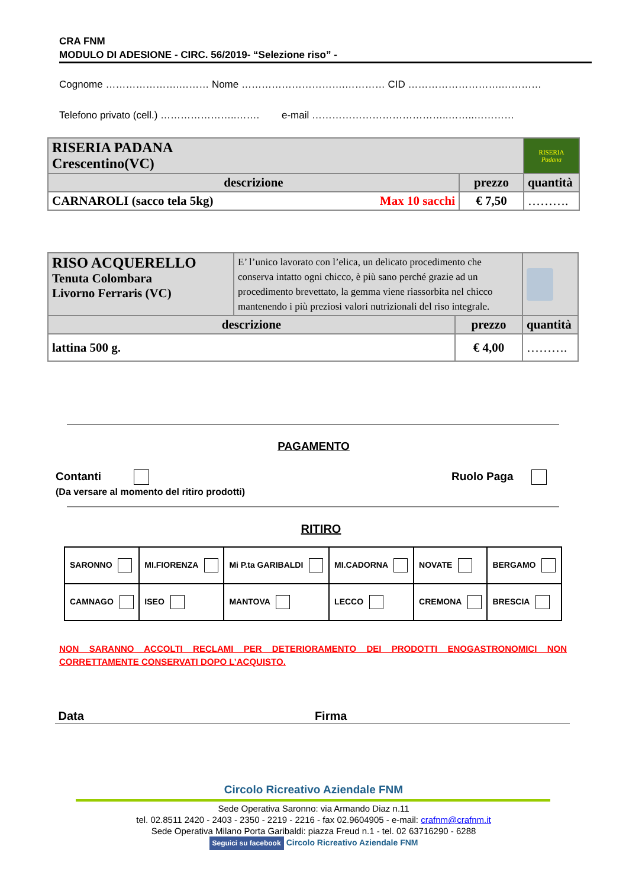CRA FNM
MODULO DI ADESIONE - CIRC. 56/2019- “Selezione riso” -
Cognome ………………….……… Nome ………………………….………… CID ……………………….…………
Telefono privato (cell.) …………………..……. e-mail …………………………………..……..…………
| RISERIA PADANA Crescentino(VC) | | RISERIA Padana |
| descrizione | prezzo | quantità |
| CARNAROLI (sacco tela 5kg) Max 10 sacchi | € 7,50 | ………. |
| RISO ACQUERELLO Tenuta Colombara Livorno Ferraris (VC) | E’ l’unico lavorato con l’elica, un delicato procedimento che conserva intatto ogni chicco, è più sano perché grazie ad un procedimento brevettato, la gemma viene riassorbita nel chicco mantenendo i più preziosi valori nutrizionali del riso integrale. | | |
| descrizione | | prezzo | quantità |
| lattina 500 g. | | € 4,00 | ………. |
PAGAMENTO
Contanti
(Da versare al momento del ritiro prodotti)
Ruolo Paga
RITIRO
| SARONNO | MI.FIORENZA | Mi P.ta GARIBALDI | MI.CADORNA | NOVATE | BERGAMO |
| CAMNAGO | ISEO | MANTOVA | LECCO | CREMONA | BRESCIA |
NON SARANNO ACCOLTI RECLAMI PER DETERIORAMENTO DEI PRODOTTI ENOGASTRONOMICI NON CORRETTAMENTE CONSERVATI DOPO L’ACQUISTO.
Data Firma
Circolo Ricreativo Aziendale FNM
Sede Operativa Saronno: via Armando Diaz n.11
tel. 02.8511 2420 - 2403 - 2350 - 2219 - 2216 - fax 02.9604905 - e-mail: crafnm@crafnm.it
Sede Operativa Milano Porta Garibaldi: piazza Freud n.1 - tel. 02 63716290 - 6288
Seguici su facebook Circolo Ricreativo Aziendale FNM